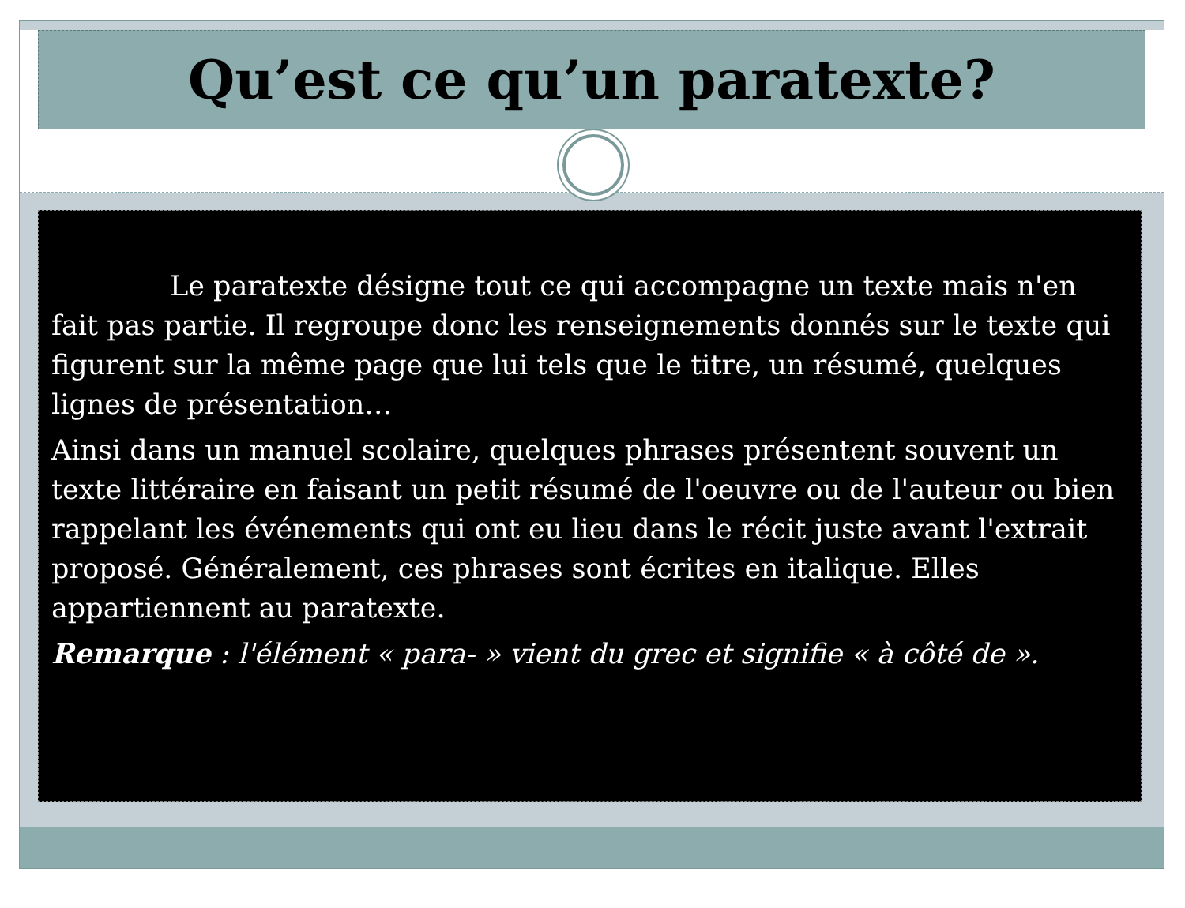Qu’est ce qu’un paratexte?
Le paratexte désigne tout ce qui accompagne un texte mais n'en fait pas partie. Il regroupe donc les renseignements donnés sur le texte qui figurent sur la même page que lui tels que le titre, un résumé, quelques lignes de présentation…
Ainsi dans un manuel scolaire, quelques phrases présentent souvent un texte littéraire en faisant un petit résumé de l'oeuvre ou de l'auteur ou bien rappelant les événements qui ont eu lieu dans le récit juste avant l'extrait proposé. Généralement, ces phrases sont écrites en italique. Elles appartiennent au paratexte.
Remarque : l'élément « para- » vient du grec et signifie « à côté de ».